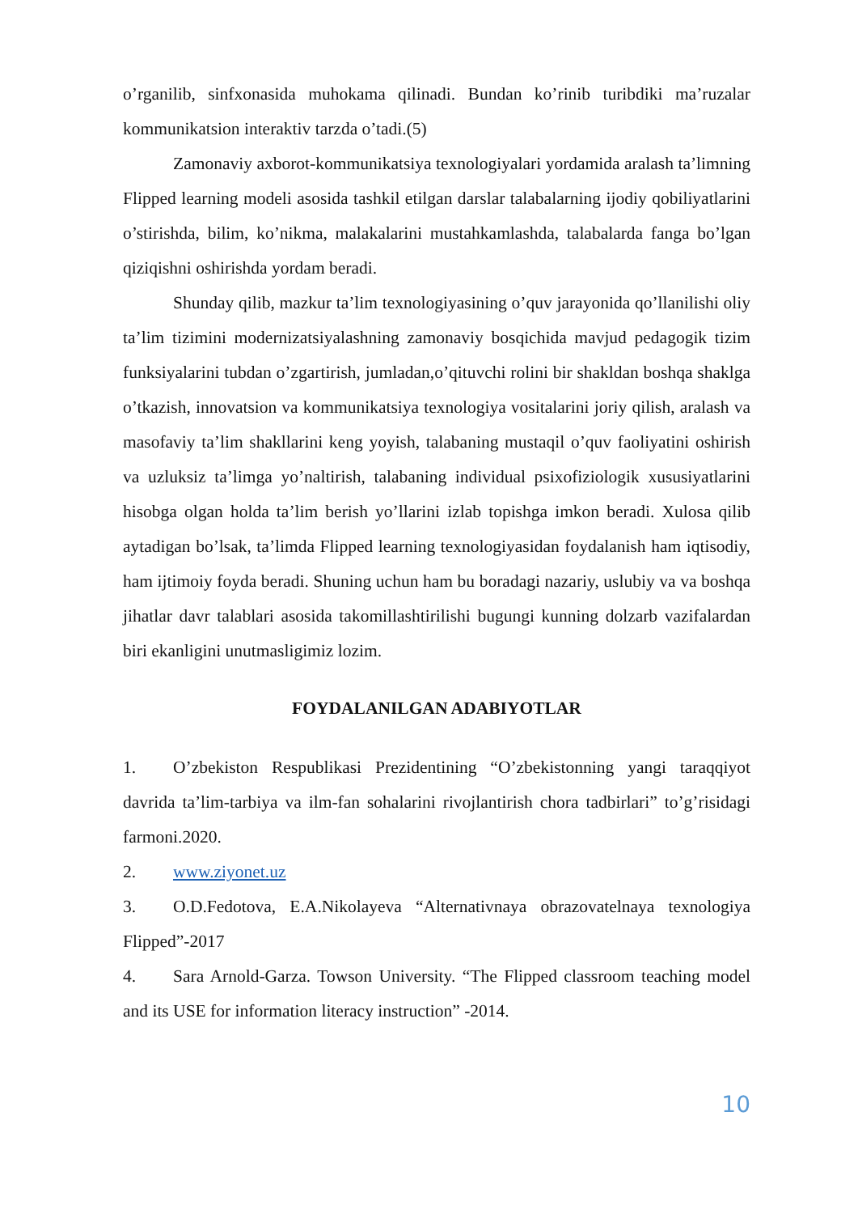o’rganilib, sinfxonasida muhokama qilinadi. Bundan ko’rinib turibdiki ma’ruzalar kommunikatsion interaktiv tarzda o’tadi.(5)
Zamonaviy axborot-kommunikatsiya texnologiyalari yordamida aralash ta’limning Flipped learning modeli asosida tashkil etilgan darslar talabalarning ijodiy qobiliyatlarini o’stirishda, bilim, ko’nikma, malakalarini mustahkamlashda, talabalarda fanga bo’lgan qiziqishni oshirishda yordam beradi.
Shunday qilib, mazkur ta’lim texnologiyasining o’quv jarayonida qo’llanilishi oliy ta’lim tizimini modernizatsiyalashning zamonaviy bosqichida mavjud pedagogik tizim funksiyalarini tubdan o’zgartirish, jumladan,o’qituvchi rolini bir shakldan boshqa shaklga o’tkazish, innovatsion va kommunikatsiya texnologiya vositalarini joriy qilish, aralash va masofaviy ta’lim shakllarini keng yoyish, talabaning mustaqil o’quv faoliyatini oshirish va uzluksiz ta’limga yo’naltirish, talabaning individual psixofiziologik xususiyatlarini hisobga olgan holda ta’lim berish yo’llarini izlab topishga imkon beradi. Xulosa qilib aytadigan bo’lsak, ta’limda Flipped learning texnologiyasidan foydalanish ham iqtisodiy, ham ijtimoiy foyda beradi. Shuning uchun ham bu boradagi nazariy, uslubiy va va boshqa jihatlar davr talablari asosida takomillashtirilishi bugungi kunning dolzarb vazifalardan biri ekanligini unutmasligimiz lozim.
FOYDALANILGAN ADABIYOTLAR
1. O’zbekiston Respublikasi Prezidentining “O’zbekistonning yangi taraqqiyot davrida ta’lim-tarbiya va ilm-fan sohalarini rivojlantirish chora tadbirlari” to’g’risidagi farmoni.2020.
2. www.ziyonet.uz
3. O.D.Fedotova, E.A.Nikolayeva “Alternativnaya obrazovatelnaya texnologiya Flipped”-2017
4. Sara Arnold-Garza. Towson University. “The Flipped classroom teaching model and its USE for information literacy instruction” -2014.
10